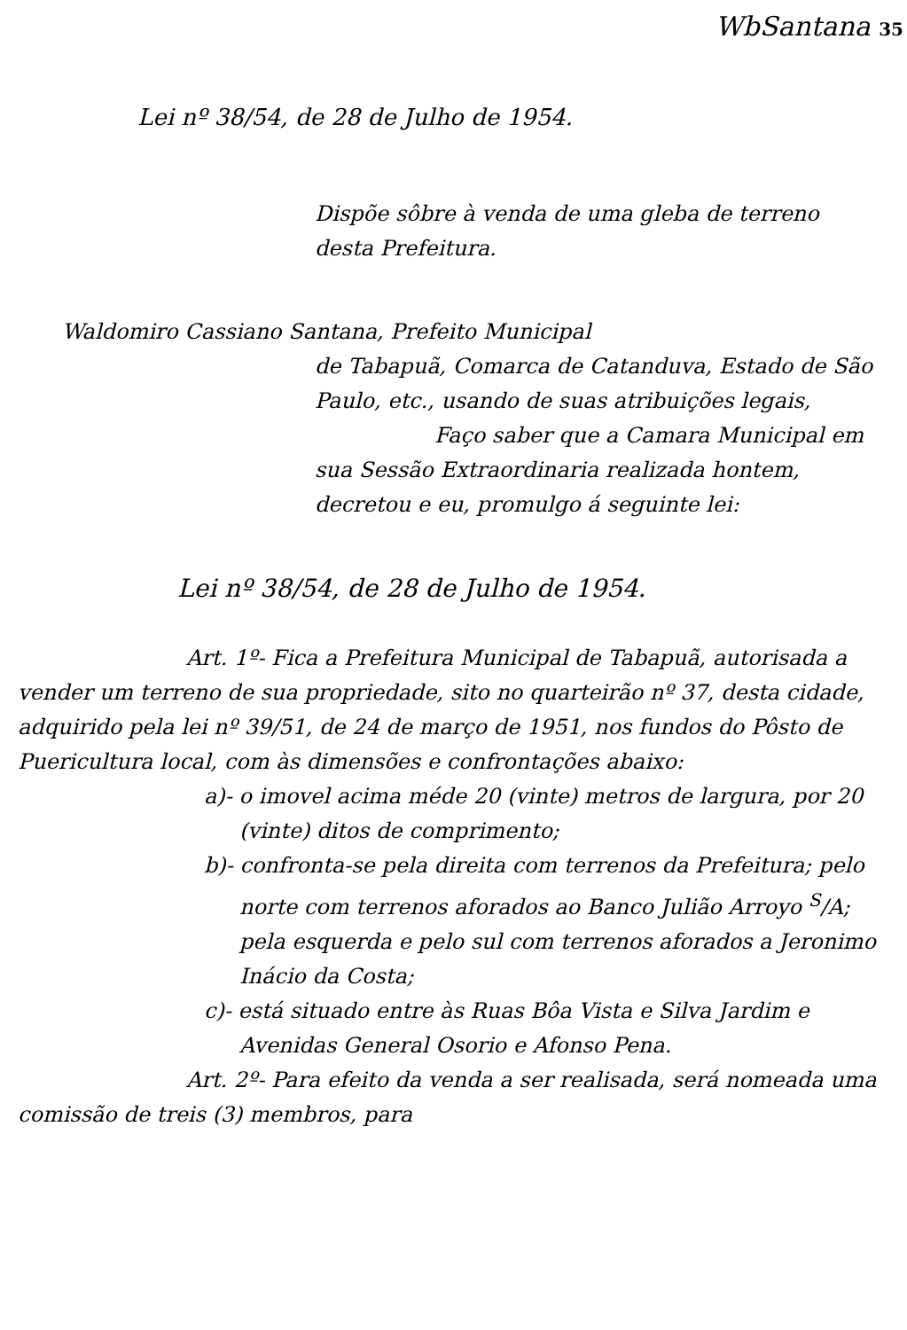WbSantana 35
Lei nº 38/54, de 28 de Julho de 1954.
Dispõe sôbre à venda de uma gleba de terreno desta Prefeitura.
Waldomiro Cassiano Santana, Prefeito Municipal
de Tabapuã, Comarca de Catanduva, Estado de São Paulo, etc., usando de suas atribuições legais,
Faço saber que a Camara Municipal em sua Sessão Extraordinaria realizada hontem, decretou e eu, promulgo á seguinte lei:
Lei nº 38/54, de 28 de Julho de 1954.
Art. 1º- Fica a Prefeitura Municipal de Tabapuã, autorisada a vender um terreno de sua propriedade, sito no quarteirão nº 37, desta cidade, adquirido pela lei nº 39/51, de 24 de março de 1951, nos fundos do Pôsto de Puericultura local, com às dimensões e confrontações abaixo:
a)- o imovel acima méde 20 (vinte) metros de largura, por 20 (vinte) ditos de comprimento;
b)- confronta-se pela direita com terrenos da Prefeitura; pelo norte com terrenos aforados ao Banco Julião Arroyo <sup>S</sup>/A; pela esquerda e pelo sul com terrenos aforados a Jeronimo Inácio da Costa;
c)- está situado entre às Ruas Bôa Vista e Silva Jardim e Avenidas General Osorio e Afonso Pena.
Art. 2º- Para efeito da venda a ser realisada, será nomeada uma comissão de treis (3) membros, para